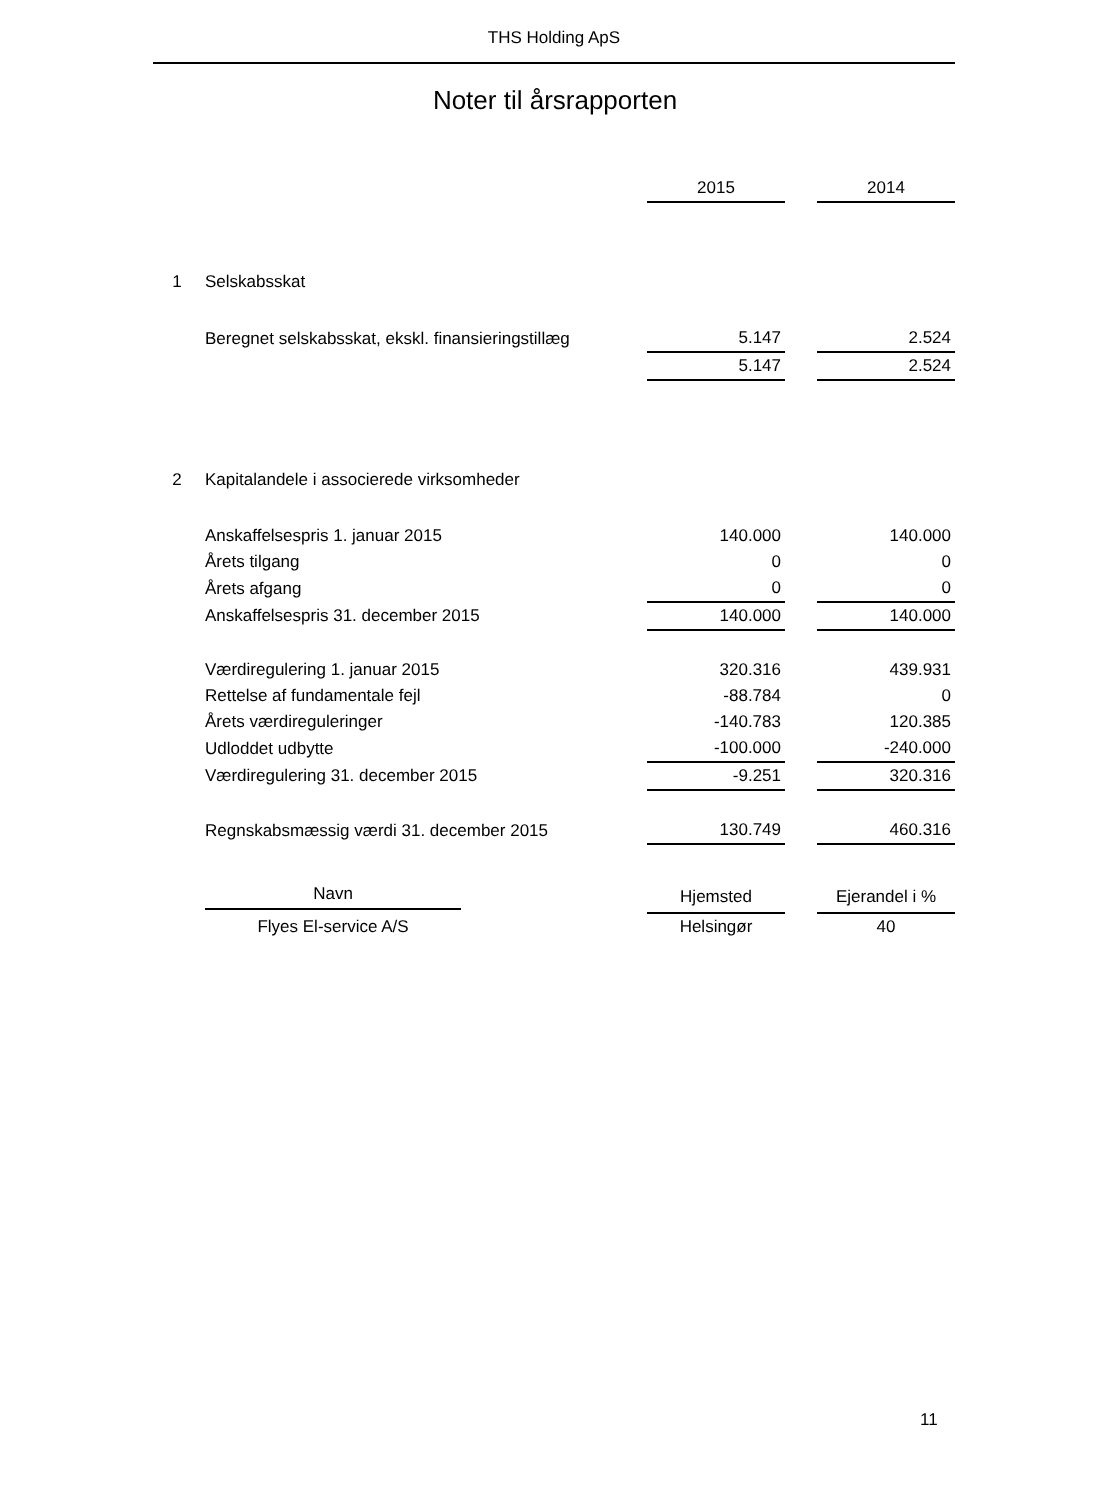THS Holding ApS
Noter til årsrapporten
| | | 2015 | | 2014 |
| 1 | Selskabsskat | | | |
| | Beregnet selskabsskat, ekskl. finansieringstillæg | 5.147 | | 2.524 |
| | | 5.147 | | 2.524 |
| 2 | Kapitalandele i associerede virksomheder | | | |
| | Anskaffelsespris 1. januar 2015 | 140.000 | | 140.000 |
| | Årets tilgang | 0 | | 0 |
| | Årets afgang | 0 | | 0 |
| | Anskaffelsespris 31. december 2015 | 140.000 | | 140.000 |
| | Værdiregulering 1. januar 2015 | 320.316 | | 439.931 |
| | Rettelse af fundamentale fejl | -88.784 | | 0 |
| | Årets værdireguleringer | -140.783 | | 120.385 |
| | Udloddet udbytte | -100.000 | | -240.000 |
| | Værdiregulering 31. december 2015 | -9.251 | | 320.316 |
| | Regnskabsmæssig værdi 31. december 2015 | 130.749 | | 460.316 |
| | Navn | Hjemsted | | Ejerandel i % |
| | Flyes El-service A/S | Helsingør | | 40 |
11